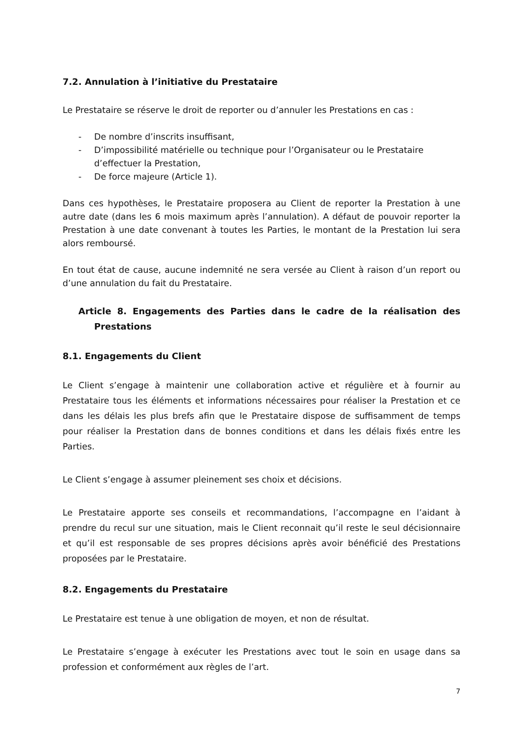7.2. Annulation à l’initiative du Prestataire
Le Prestataire se réserve le droit de reporter ou d’annuler les Prestations en cas :
- De nombre d’inscrits insuffisant,
- D’impossibilité matérielle ou technique pour l’Organisateur ou le Prestataire d’effectuer la Prestation,
- De force majeure (Article 1).
Dans ces hypothèses, le Prestataire proposera au Client de reporter la Prestation à une autre date (dans les 6 mois maximum après l’annulation). A défaut de pouvoir reporter la Prestation à une date convenant à toutes les Parties, le montant de la Prestation lui sera alors remboursé.
En tout état de cause, aucune indemnité ne sera versée au Client à raison d’un report ou d’une annulation du fait du Prestataire.
Article 8. Engagements des Parties dans le cadre de la réalisation des Prestations
8.1. Engagements du Client
Le Client s’engage à maintenir une collaboration active et régulière et à fournir au Prestataire tous les éléments et informations nécessaires pour réaliser la Prestation et ce dans les délais les plus brefs afin que le Prestataire dispose de suffisamment de temps pour réaliser la Prestation dans de bonnes conditions et dans les délais fixés entre les Parties.
Le Client s’engage à assumer pleinement ses choix et décisions.
Le Prestataire apporte ses conseils et recommandations, l’accompagne en l’aidant à prendre du recul sur une situation, mais le Client reconnait qu’il reste le seul décisionnaire et qu’il est responsable de ses propres décisions après avoir bénéficié des Prestations proposées par le Prestataire.
8.2. Engagements du Prestataire
Le Prestataire est tenue à une obligation de moyen, et non de résultat.
Le Prestataire s’engage à exécuter les Prestations avec tout le soin en usage dans sa profession et conformément aux règles de l’art.
7